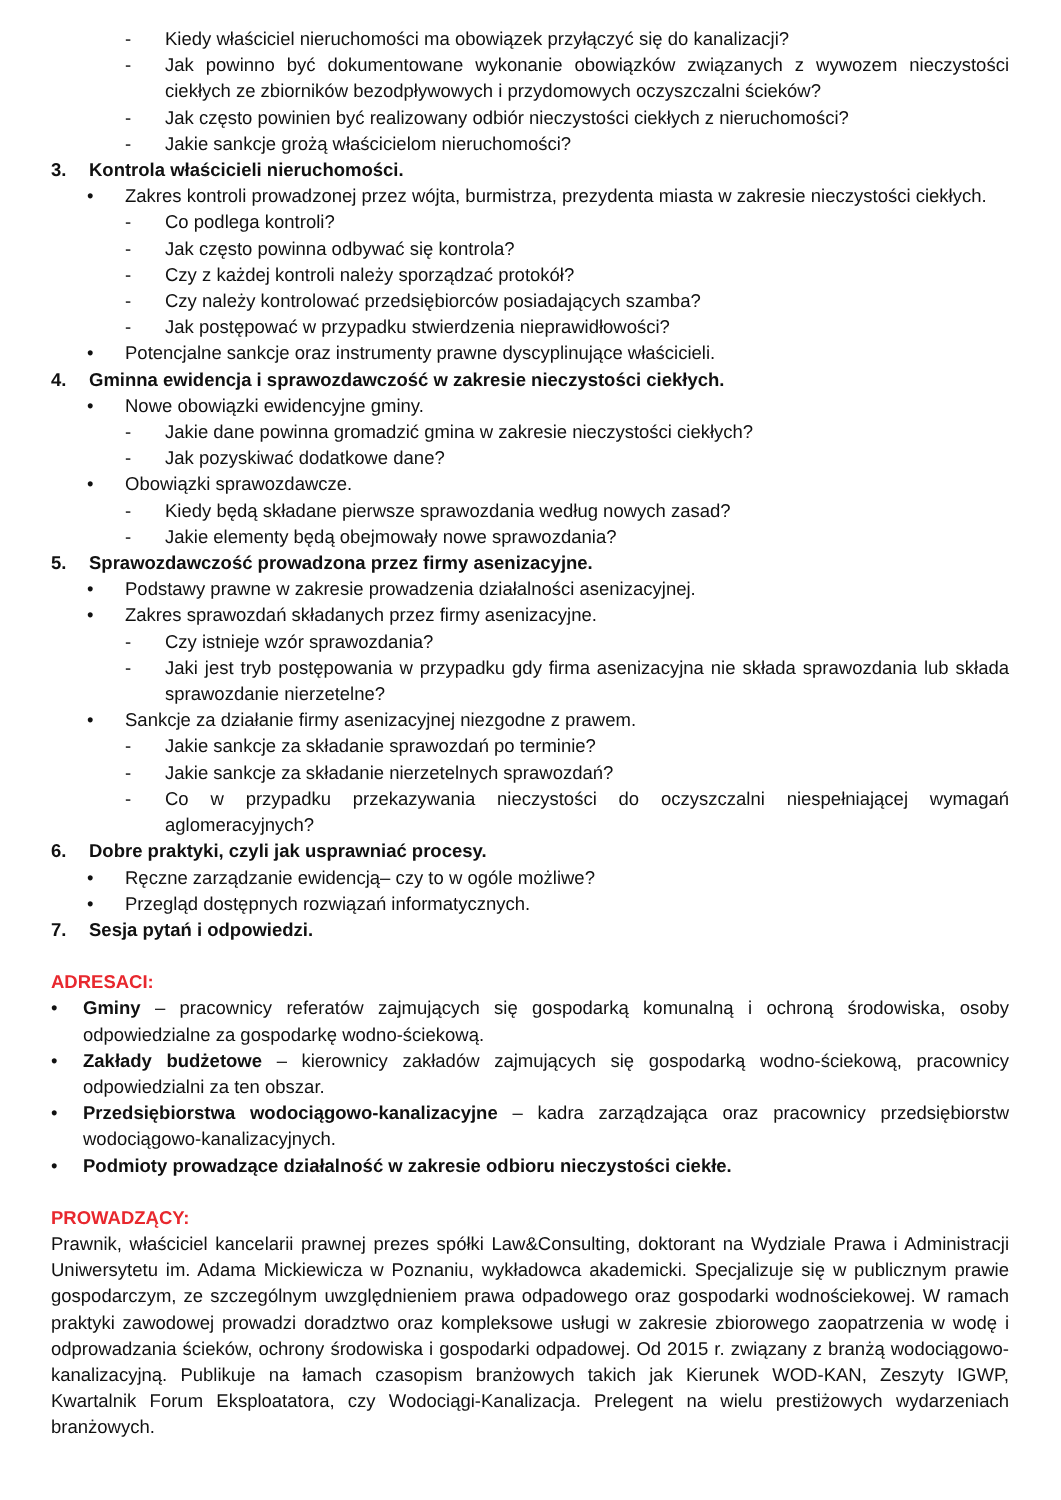- Kiedy właściciel nieruchomości ma obowiązek przyłączyć się do kanalizacji?
- Jak powinno być dokumentowane wykonanie obowiązków związanych z wywozem nieczystości ciekłych ze zbiorników bezodpływowych i przydomowych oczyszczalni ścieków?
- Jak często powinien być realizowany odbiór nieczystości ciekłych z nieruchomości?
- Jakie sankcje grożą właścicielom nieruchomości?
3. Kontrola właścicieli nieruchomości.
• Zakres kontroli prowadzonej przez wójta, burmistrza, prezydenta miasta w zakresie nieczystości ciekłych.
- Co podlega kontroli?
- Jak często powinna odbywać się kontrola?
- Czy z każdej kontroli należy sporządzać protokół?
- Czy należy kontrolować przedsiębiorców posiadających szamba?
- Jak postępować w przypadku stwierdzenia nieprawidłowości?
• Potencjalne sankcje oraz instrumenty prawne dyscyplinujące właścicieli.
4. Gminna ewidencja i sprawozdawczość w zakresie nieczystości ciekłych.
• Nowe obowiązki ewidencyjne gminy.
- Jakie dane powinna gromadzić gmina w zakresie nieczystości ciekłych?
- Jak pozyskiwać dodatkowe dane?
• Obowiązki sprawozdawcze.
- Kiedy będą składane pierwsze sprawozdania według nowych zasad?
- Jakie elementy będą obejmowały nowe sprawozdania?
5. Sprawozdawczość prowadzona przez firmy asenizacyjne.
• Podstawy prawne w zakresie prowadzenia działalności asenizacyjnej.
• Zakres sprawozdań składanych przez firmy asenizacyjne.
- Czy istnieje wzór sprawozdania?
- Jaki jest tryb postępowania w przypadku gdy firma asenizacyjna nie składa sprawozdania lub składa sprawozdanie nierzetelne?
• Sankcje za działanie firmy asenizacyjnej niezgodne z prawem.
- Jakie sankcje za składanie sprawozdań po terminie?
- Jakie sankcje za składanie nierzetelnych sprawozdań?
- Co w przypadku przekazywania nieczystości do oczyszczalni niespełniającej wymagań aglomeracyjnych?
6. Dobre praktyki, czyli jak usprawniać procesy.
• Ręczne zarządzanie ewidencją– czy to w ogóle możliwe?
• Przegląd dostępnych rozwiązań informatycznych.
7. Sesja pytań i odpowiedzi.
ADRESACI:
• Gminy – pracownicy referatów zajmujących się gospodarką komunalną i ochroną środowiska, osoby odpowiedzialne za gospodarkę wodno-ściekową.
• Zakłady budżetowe – kierownicy zakładów zajmujących się gospodarką wodno-ściekową, pracownicy odpowiedzialni za ten obszar.
• Przedsiębiorstwa wodociągowo-kanalizacyjne – kadra zarządzająca oraz pracownicy przedsiębiorstw wodociągowo-kanalizacyjnych.
• Podmioty prowadzące działalność w zakresie odbioru nieczystości ciekłe.
PROWADZĄCY:
Prawnik, właściciel kancelarii prawnej prezes spółki Law&Consulting, doktorant na Wydziale Prawa i Administracji Uniwersytetu im. Adama Mickiewicza w Poznaniu, wykładowca akademicki. Specjalizuje się w publicznym prawie gospodarczym, ze szczególnym uwzględnieniem prawa odpadowego oraz gospodarki wodnościekowej. W ramach praktyki zawodowej prowadzi doradztwo oraz kompleksowe usługi w zakresie zbiorowego zaopatrzenia w wodę i odprowadzania ścieków, ochrony środowiska i gospodarki odpadowej. Od 2015 r. związany z branżą wodociągowo-kanalizacyjną. Publikuje na łamach czasopism branżowych takich jak Kierunek WOD-KAN, Zeszyty IGWP, Kwartalnik Forum Eksploatatora, czy Wodociągi-Kanalizacja. Prelegent na wielu prestiżowych wydarzeniach branżowych.